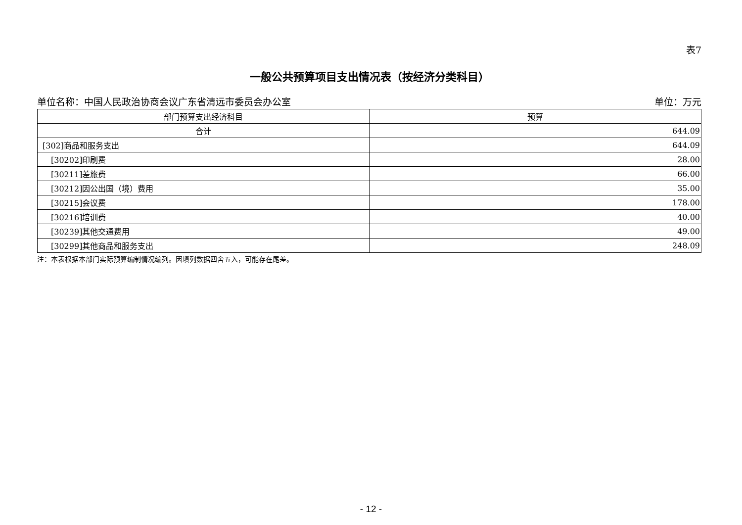表7
一般公共预算项目支出情况表（按经济分类科目）
单位名称：中国人民政治协商会议广东省清远市委员会办公室 单位：万元
| 部门预算支出经济科目 | 预算 |
| --- | --- |
| 合计 | 644.09 |
| [302]商品和服务支出 | 644.09 |
| [30202]印刷费 | 28.00 |
| [30211]差旅费 | 66.00 |
| [30212]因公出国（境）费用 | 35.00 |
| [30215]会议费 | 178.00 |
| [30216]培训费 | 40.00 |
| [30239]其他交通费用 | 49.00 |
| [30299]其他商品和服务支出 | 248.09 |
注：本表根据本部门实际预算编制情况编列。因填列数据四舍五入，可能存在尾差。
- 12 -